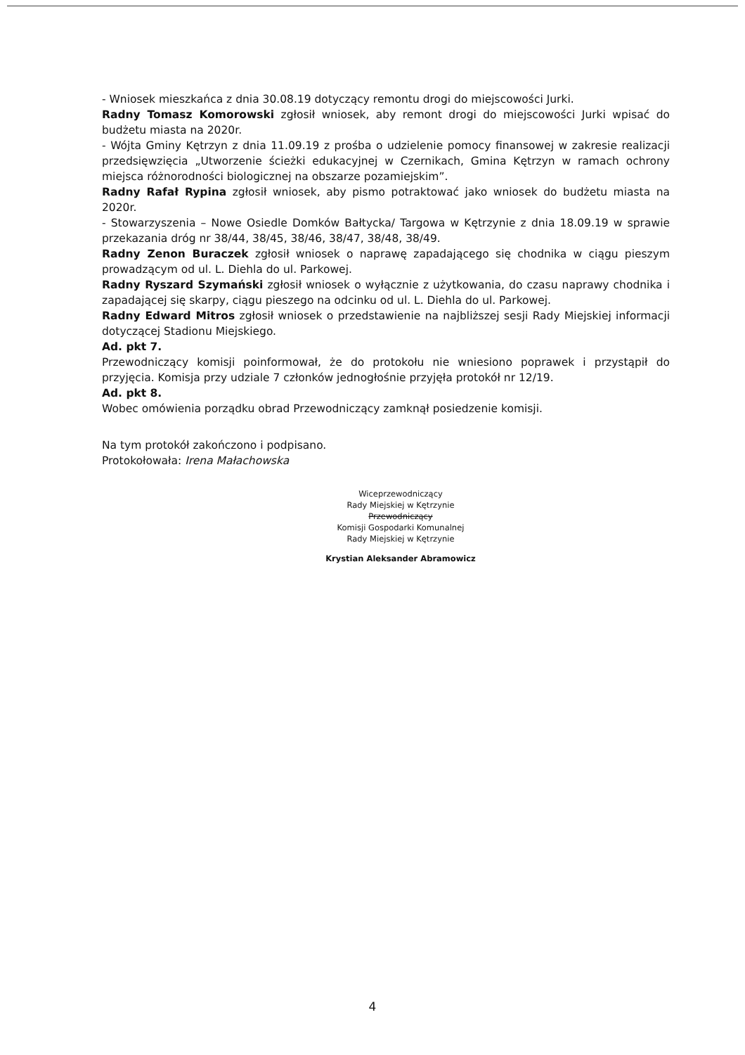- Wniosek mieszkańca z dnia 30.08.19 dotyczący remontu drogi do miejscowości Jurki.
Radny Tomasz Komorowski zgłosił wniosek, aby remont drogi do miejscowości Jurki wpisać do budżetu miasta na 2020r.
- Wójta Gminy Kętrzyn z dnia 11.09.19 z prośba o udzielenie pomocy finansowej w zakresie realizacji przedsięwzięcia „Utworzenie ścieżki edukacyjnej w Czernikach, Gmina Kętrzyn w ramach ochrony miejsca różnorodności biologicznej na obszarze pozamiejskim”.
Radny Rafał Rypina zgłosił wniosek, aby pismo potraktować jako wniosek do budżetu miasta na 2020r.
- Stowarzyszenia – Nowe Osiedle Domków Bałtycka/ Targowa w Kętrzynie z dnia 18.09.19 w sprawie przekazania dróg nr 38/44, 38/45, 38/46, 38/47, 38/48, 38/49.
Radny Zenon Buraczek zgłosił wniosek o naprawę zapadającego się chodnika w ciągu pieszym prowadzącym od ul. L. Diehla do ul. Parkowej.
Radny Ryszard Szymański zgłosił wniosek o wyłącznie z użytkowania, do czasu naprawy chodnika i zapadającej się skarpy, ciągu pieszego na odcinku od ul. L. Diehla do ul. Parkowej.
Radny Edward Mitros zgłosił wniosek o przedstawienie na najbliższej sesji Rady Miejskiej informacji dotyczącej Stadionu Miejskiego.
Ad. pkt 7.
Przewodniczący komisji poinformował, że do protokołu nie wniesiono poprawek i przystąpił do przyjęcia. Komisja przy udziale 7 członków jednogłośnie przyjęła protokół nr 12/19.
Ad. pkt 8.
Wobec omówienia porządku obrad Przewodniczący zamknął posiedzenie komisji.
Na tym protokół zakończono i podpisano.
Protokołowała: Irena Małachowska
Wiceprzewodniczący
Rady Miejskiej w Kętrzynie
Przewodniczący
Komisji Gospodarki Komunalnej
Rady Miejskiej w Kętrzynie
Krystian Aleksander Abramowicz
4